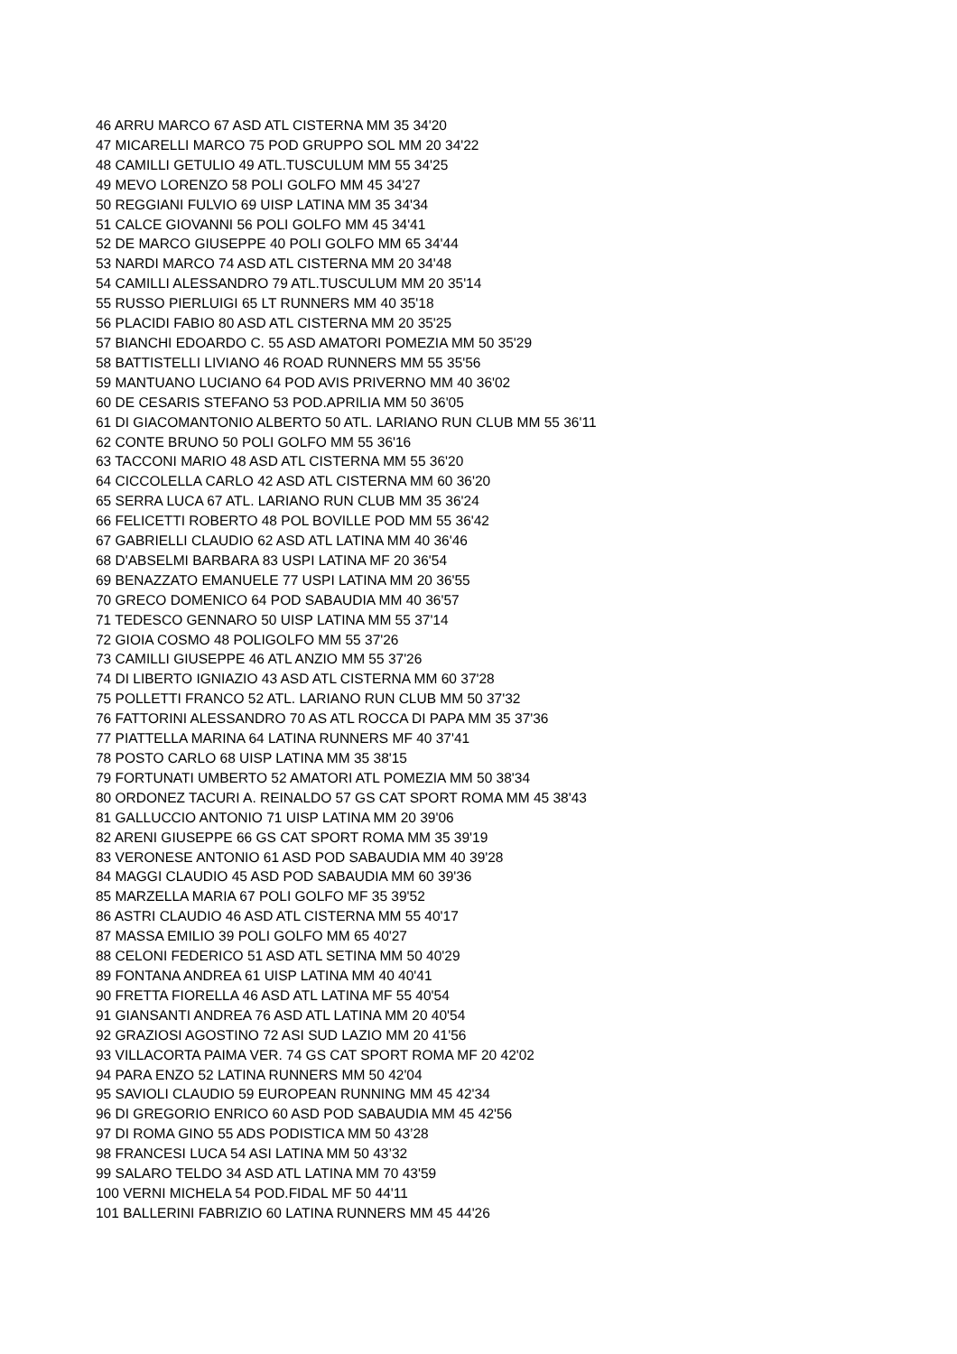46 ARRU MARCO 67 ASD ATL CISTERNA MM 35 34'20
47 MICARELLI MARCO 75 POD GRUPPO SOL MM 20 34'22
48 CAMILLI GETULIO 49 ATL.TUSCULUM MM 55 34'25
49 MEVO LORENZO 58 POLI GOLFO MM 45 34'27
50 REGGIANI FULVIO 69 UISP LATINA MM 35 34'34
51 CALCE GIOVANNI 56 POLI GOLFO MM 45 34'41
52 DE MARCO GIUSEPPE 40 POLI GOLFO MM 65 34'44
53 NARDI MARCO 74 ASD ATL CISTERNA MM 20 34'48
54 CAMILLI ALESSANDRO 79 ATL.TUSCULUM MM 20 35'14
55 RUSSO PIERLUIGI 65 LT RUNNERS MM 40 35'18
56 PLACIDI FABIO 80 ASD ATL CISTERNA MM 20 35'25
57 BIANCHI EDOARDO C. 55 ASD AMATORI POMEZIA MM 50 35'29
58 BATTISTELLI LIVIANO 46 ROAD RUNNERS MM 55 35'56
59 MANTUANO LUCIANO 64 POD AVIS PRIVERNO MM 40 36'02
60 DE CESARIS STEFANO 53 POD.APRILIA MM 50 36'05
61 DI GIACOMANTONIO ALBERTO 50 ATL. LARIANO RUN CLUB MM 55 36'11
62 CONTE BRUNO 50 POLI GOLFO MM 55 36'16
63 TACCONI MARIO 48 ASD ATL CISTERNA MM 55 36'20
64 CICCOLELLA CARLO 42 ASD ATL CISTERNA MM 60 36'20
65 SERRA LUCA 67 ATL. LARIANO RUN CLUB MM 35 36'24
66 FELICETTI ROBERTO 48 POL BOVILLE POD MM 55 36'42
67 GABRIELLI CLAUDIO 62 ASD ATL LATINA MM 40 36'46
68 D'ABSELMI BARBARA 83 USPI LATINA MF 20 36'54
69 BENAZZATO EMANUELE 77 USPI LATINA MM 20 36'55
70 GRECO DOMENICO 64 POD SABAUDIA MM 40 36'57
71 TEDESCO GENNARO 50 UISP LATINA MM 55 37'14
72 GIOIA COSMO 48 POLIGOLFO MM 55 37'26
73 CAMILLI GIUSEPPE 46 ATL ANZIO MM 55 37'26
74 DI LIBERTO IGNIAZIO 43 ASD ATL CISTERNA MM 60 37'28
75 POLLETTI FRANCO 52 ATL. LARIANO RUN CLUB MM 50 37'32
76 FATTORINI ALESSANDRO 70 AS ATL ROCCA DI PAPA MM 35 37'36
77 PIATTELLA MARINA 64 LATINA RUNNERS MF 40 37'41
78 POSTO CARLO 68 UISP LATINA MM 35 38'15
79 FORTUNATI UMBERTO 52 AMATORI ATL POMEZIA MM 50 38'34
80 ORDONEZ TACURI A. REINALDO 57 GS CAT SPORT ROMA MM 45 38'43
81 GALLUCCIO ANTONIO 71 UISP LATINA MM 20 39'06
82 ARENI GIUSEPPE 66 GS CAT SPORT ROMA MM 35 39'19
83 VERONESE ANTONIO 61 ASD POD SABAUDIA MM 40 39'28
84 MAGGI CLAUDIO 45 ASD POD SABAUDIA MM 60 39'36
85 MARZELLA MARIA 67 POLI GOLFO MF 35 39'52
86 ASTRI CLAUDIO 46 ASD ATL CISTERNA MM 55 40'17
87 MASSA EMILIO 39 POLI GOLFO MM 65 40'27
88 CELONI FEDERICO 51 ASD ATL SETINA MM 50 40'29
89 FONTANA ANDREA 61 UISP LATINA MM 40 40'41
90 FRETTA FIORELLA 46 ASD ATL LATINA MF 55 40'54
91 GIANSANTI ANDREA 76 ASD ATL LATINA MM 20 40'54
92 GRAZIOSI AGOSTINO 72 ASI SUD LAZIO MM 20 41'56
93 VILLACORTA PAIMA VER. 74 GS CAT SPORT ROMA MF 20 42'02
94 PARA ENZO 52 LATINA RUNNERS MM 50 42'04
95 SAVIOLI CLAUDIO 59 EUROPEAN RUNNING MM 45 42'34
96 DI GREGORIO ENRICO 60 ASD POD SABAUDIA MM 45 42'56
97 DI ROMA GINO 55 ADS PODISTICA MM 50 43’28
98 FRANCESI LUCA 54 ASI LATINA MM 50 43’32
99 SALARO TELDO 34 ASD ATL LATINA MM 70 43'59
100 VERNI MICHELA 54 POD.FIDAL MF 50 44'11
101 BALLERINI FABRIZIO 60 LATINA RUNNERS MM 45 44'26